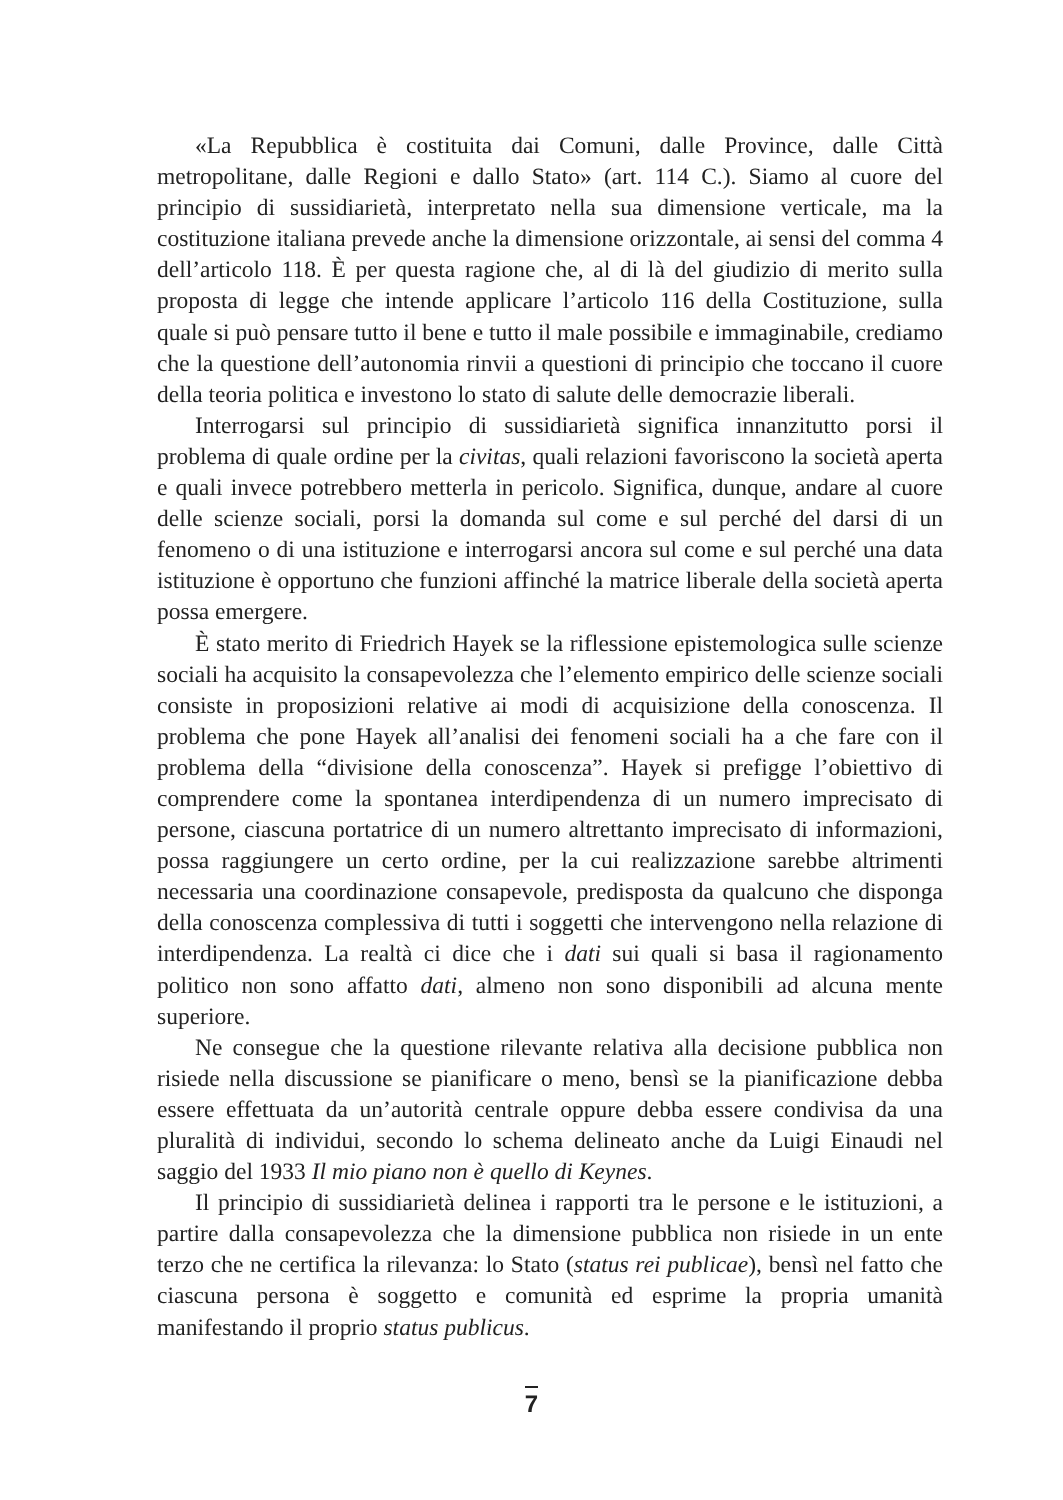«La Repubblica è costituita dai Comuni, dalle Province, dalle Città metropolitane, dalle Regioni e dallo Stato» (art. 114 C.). Siamo al cuore del principio di sussidiarietà, interpretato nella sua dimensione verticale, ma la costituzione italiana prevede anche la dimensione orizzontale, ai sensi del comma 4 dell’articolo 118. È per questa ragione che, al di là del giudizio di merito sulla proposta di legge che intende applicare l’articolo 116 della Costituzione, sulla quale si può pensare tutto il bene e tutto il male possibile e immaginabile, crediamo che la questione dell’autonomia rinvii a questioni di principio che toccano il cuore della teoria politica e investono lo stato di salute delle democrazie liberali.
Interrogarsi sul principio di sussidiarietà significa innanzitutto porsi il problema di quale ordine per la civitas, quali relazioni favoriscono la società aperta e quali invece potrebbero metterla in pericolo. Significa, dunque, andare al cuore delle scienze sociali, porsi la domanda sul come e sul perché del darsi di un fenomeno o di una istituzione e interrogarsi ancora sul come e sul perché una data istituzione è opportuno che funzioni affinché la matrice liberale della società aperta possa emergere.
È stato merito di Friedrich Hayek se la riflessione epistemologica sulle scienze sociali ha acquisito la consapevolezza che l’elemento empirico delle scienze sociali consiste in proposizioni relative ai modi di acquisizione della conoscenza. Il problema che pone Hayek all’analisi dei fenomeni sociali ha a che fare con il problema della “divisione della conoscenza”. Hayek si prefigge l’obiettivo di comprendere come la spontanea interdipendenza di un numero imprecisato di persone, ciascuna portatrice di un numero altrettanto imprecisato di informazioni, possa raggiungere un certo ordine, per la cui realizzazione sarebbe altrimenti necessaria una coordinazione consapevole, predisposta da qualcuno che disponga della conoscenza complessiva di tutti i soggetti che intervengono nella relazione di interdipendenza. La realtà ci dice che i dati sui quali si basa il ragionamento politico non sono affatto dati, almeno non sono disponibili ad alcuna mente superiore.
Ne consegue che la questione rilevante relativa alla decisione pubblica non risiede nella discussione se pianificare o meno, bensì se la pianificazione debba essere effettuata da un’autorità centrale oppure debba essere condivisa da una pluralità di individui, secondo lo schema delineato anche da Luigi Einaudi nel saggio del 1933 Il mio piano non è quello di Keynes.
Il principio di sussidiarietà delinea i rapporti tra le persone e le istituzioni, a partire dalla consapevolezza che la dimensione pubblica non risiede in un ente terzo che ne certifica la rilevanza: lo Stato (status rei publicae), bensì nel fatto che ciascuna persona è soggetto e comunità ed esprime la propria umanità manifestando il proprio status publicus.
7